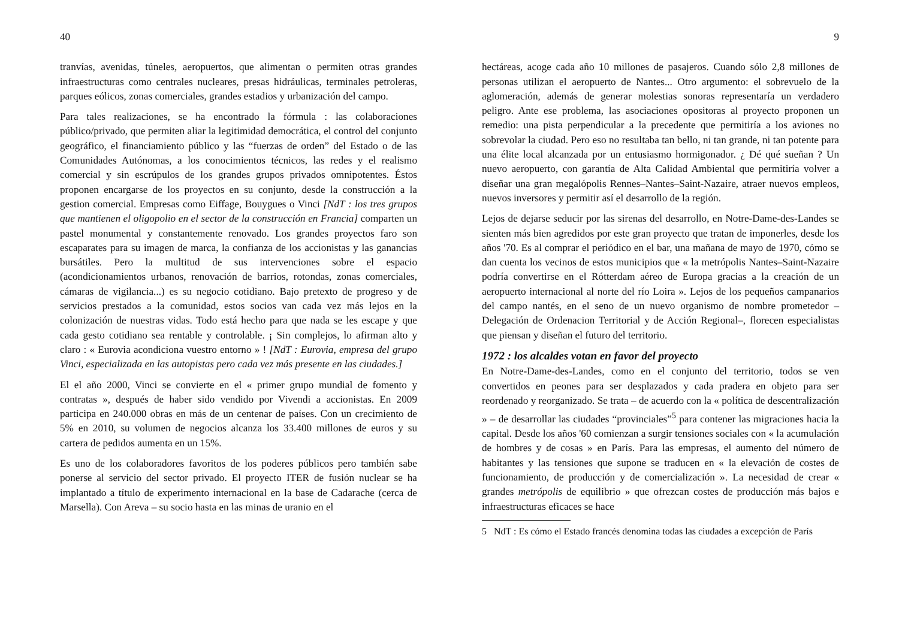40
tranvías, avenidas, túneles, aeropuertos, que alimentan o permiten otras grandes infraestructuras como centrales nucleares, presas hidráulicas, terminales petroleras, parques eólicos, zonas comerciales, grandes estadios y urbanización del campo.
Para tales realizaciones, se ha encontrado la fórmula : las colaboraciones público/privado, que permiten aliar la legitimidad democrática, el control del conjunto geográfico, el financiamiento público y las “fuerzas de orden” del Estado o de las Comunidades Autónomas, a los conocimientos técnicos, las redes y el realismo comercial y sin escrúpulos de los grandes grupos privados omnipotentes. Éstos proponen encargarse de los proyectos en su conjunto, desde la construcción a la gestion comercial. Empresas como Eiffage, Bouygues o Vinci [NdT : los tres grupos que mantienen el oligopolio en el sector de la construcción en Francia] comparten un pastel monumental y constantemente renovado. Los grandes proyectos faro son escaparates para su imagen de marca, la confianza de los accionistas y las ganancias bursátiles. Pero la multitud de sus intervenciones sobre el espacio (acondicionamientos urbanos, renovación de barrios, rotondas, zonas comerciales, cámaras de vigilancia...) es su negocio cotidiano. Bajo pretexto de progreso y de servicios prestados a la comunidad, estos socios van cada vez más lejos en la colonización de nuestras vidas. Todo está hecho para que nada se les escape y que cada gesto cotidiano sea rentable y controlable. ¡ Sin complejos, lo afirman alto y claro : « Eurovia acondiciona vuestro entorno » ! [NdT : Eurovia, empresa del grupo Vinci, especializada en las autopistas pero cada vez más presente en las ciudades.]
El el año 2000, Vinci se convierte en el « primer grupo mundial de fomento y contratas », después de haber sido vendido por Vivendi a accionistas. En 2009 participa en 240.000 obras en más de un centenar de países. Con un crecimiento de 5% en 2010, su volumen de negocios alcanza los 33.400 millones de euros y su cartera de pedidos aumenta en un 15%.
Es uno de los colaboradores favoritos de los poderes públicos pero también sabe ponerse al servicio del sector privado. El proyecto ITER de fusión nuclear se ha implantado a título de experimento internacional en la base de Cadarache (cerca de Marsella). Con Areva – su socio hasta en las minas de uranio en el
9
hectáreas, acoge cada año 10 millones de pasajeros. Cuando sólo 2,8 millones de personas utilizan el aeropuerto de Nantes... Otro argumento: el sobrevuelo de la aglomeración, además de generar molestias sonoras representaría un verdadero peligro. Ante ese problema, las asociaciones opositoras al proyecto proponen un remedio: una pista perpendicular a la precedente que permitiría a los aviones no sobrevolar la ciudad. Pero eso no resultaba tan bello, ni tan grande, ni tan potente para una élite local alcanzada por un entusiasmo hormigonador. ¿ Dé qué sueñan ? Un nuevo aeropuerto, con garantía de Alta Calidad Ambiental que permitiría volver a diseñar una gran megalópolis Rennes–Nantes–Saint-Nazaire, atraer nuevos empleos, nuevos inversores y permitir así el desarrollo de la región.
Lejos de dejarse seducir por las sirenas del desarrollo, en Notre-Dame-des-Landes se sienten más bien agredidos por este gran proyecto que tratan de imponerles, desde los años '70. Es al comprar el periódico en el bar, una mañana de mayo de 1970, cómo se dan cuenta los vecinos de estos municipios que « la metrópolis Nantes–Saint-Nazaire podría convertirse en el Rótterdam aéreo de Europa gracias a la creación de un aeropuerto internacional al norte del río Loira ». Lejos de los pequeños campanarios del campo nantés, en el seno de un nuevo organismo de nombre prometedor –Delegación de Ordenacion Territorial y de Acción Regional–, florecen especialistas que piensan y diseñan el futuro del territorio.
1972 : los alcaldes votan en favor del proyecto
En Notre-Dame-des-Landes, como en el conjunto del territorio, todos se ven convertidos en peones para ser desplazados y cada pradera en objeto para ser reordenado y reorganizado. Se trata – de acuerdo con la « política de descentralización » – de desarrollar las ciudades “provinciales”<sup>5</sup> para contener las migraciones hacia la capital. Desde los años '60 comienzan a surgir tensiones sociales con « la acumulación de hombres y de cosas » en París. Para las empresas, el aumento del número de habitantes y las tensiones que supone se traducen en « la elevación de costes de funcionamiento, de producción y de comercialización ». La necesidad de crear « grandes metrópolis de equilibrio » que ofrezcan costes de producción más bajos e infraestructuras eficaces se hace
5 NdT : Es cómo el Estado francés denomina todas las ciudades a excepción de París